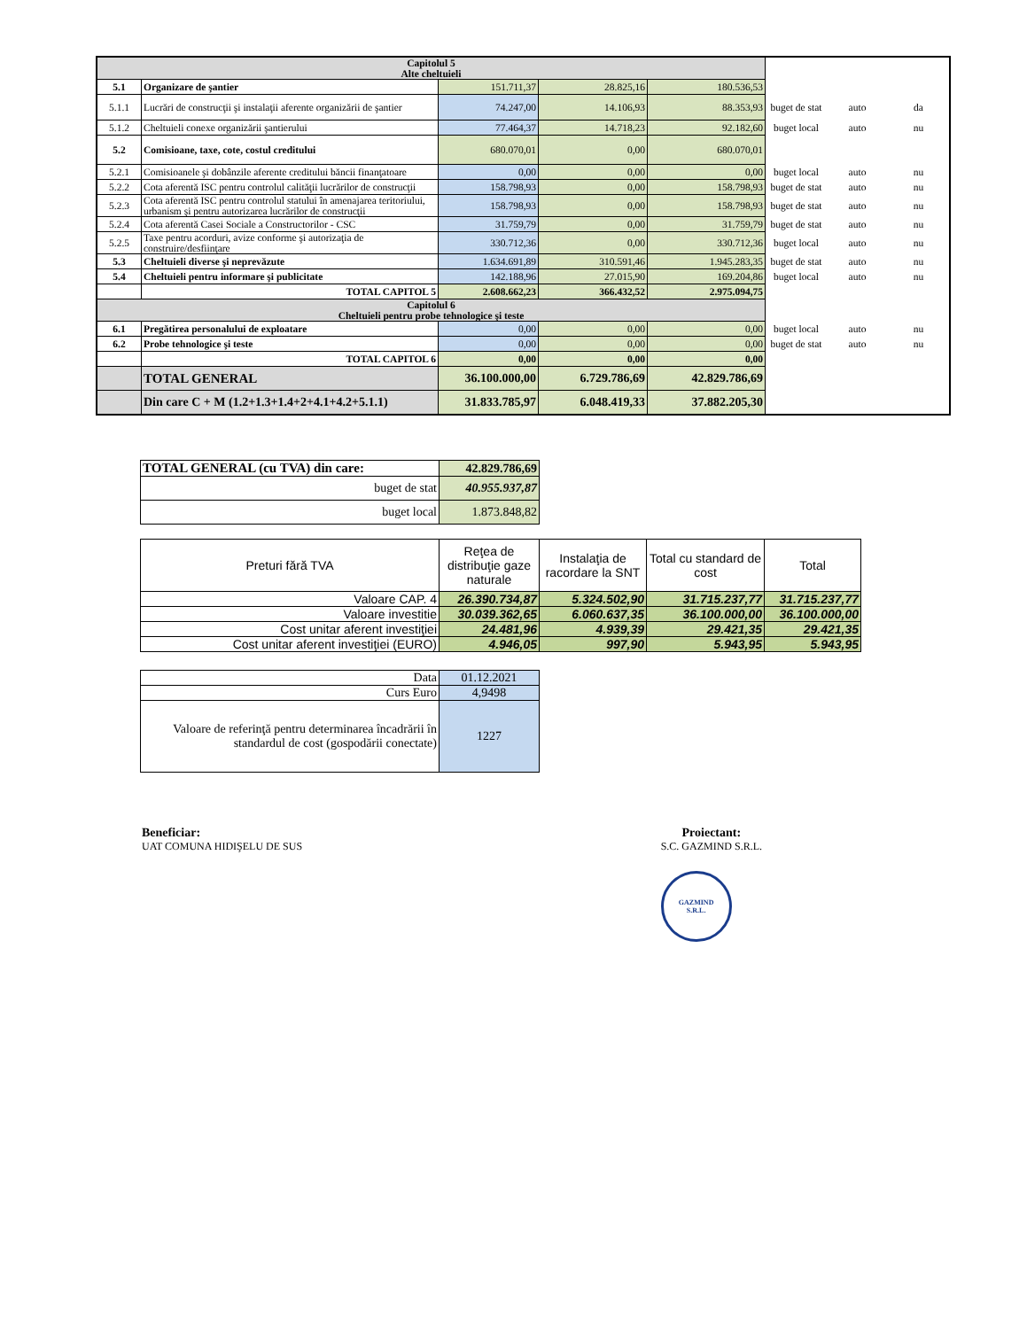| Capitolul 5 Alte cheltuieli | | | | | | | |
| 5.1 | Organizare de şantier | 151.711,37 | 28.825,16 | 180.536,53 | | | |
| 5.1.1 | Lucrări de construcţii şi instalaţii aferente organizării de şantier | 74.247,00 | 14.106,93 | 88.353,93 | buget de stat | auto | da |
| 5.1.2 | Cheltuieli conexe organizării şantierului | 77.464,37 | 14.718,23 | 92.182,60 | buget local | auto | nu |
| 5.2 | Comisioane, taxe, cote, costul creditului | 680.070,01 | 0,00 | 680.070,01 | | | |
| 5.2.1 | Comisioanele şi dobânzile aferente creditului băncii finanţatoare | 0,00 | 0,00 | 0,00 | buget local | auto | nu |
| 5.2.2 | Cota aferentă ISC pentru controlul calităţii lucrărilor de construcţii | 158.798,93 | 0,00 | 158.798,93 | buget de stat | auto | nu |
| 5.2.3 | Cota aferentă ISC pentru controlul statului în amenajarea teritoriului, urbanism şi pentru autorizarea lucrărilor de construcţii | 158.798,93 | 0,00 | 158.798,93 | buget de stat | auto | nu |
| 5.2.4 | Cota aferentă Casei Sociale a Constructorilor - CSC | 31.759,79 | 0,00 | 31.759,79 | buget de stat | auto | nu |
| 5.2.5 | Taxe pentru acorduri, avize conforme şi autorizaţia de construire/desfiinţare | 330.712,36 | 0,00 | 330.712,36 | buget local | auto | nu |
| 5.3 | Cheltuieli diverse şi neprevăzute | 1.634.691,89 | 310.591,46 | 1.945.283,35 | buget de stat | auto | nu |
| 5.4 | Cheltuieli pentru informare şi publicitate | 142.188,96 | 27.015,90 | 169.204,86 | buget local | auto | nu |
| | TOTAL CAPITOL 5 | 2.608.662,23 | 366.432,52 | 2.975.094,75 | | | |
| Capitolul 6 Cheltuieli pentru probe tehnologice şi teste | | | | | | | |
| 6.1 | Pregătirea personalului de exploatare | 0,00 | 0,00 | 0,00 | buget local | auto | nu |
| 6.2 | Probe tehnologice şi teste | 0,00 | 0,00 | 0,00 | buget de stat | auto | nu |
| | TOTAL CAPITOL 6 | 0,00 | 0,00 | 0,00 | | | |
| | TOTAL GENERAL | 36.100.000,00 | 6.729.786,69 | 42.829.786,69 | | | |
| | Din care C + M (1.2+1.3+1.4+2+4.1+4.2+5.1.1) | 31.833.785,97 | 6.048.419,33 | 37.882.205,30 | | | |
| TOTAL GENERAL (cu TVA) din care: | 42.829.786,69 |
| buget de stat | 40.955.937,87 |
| buget local | 1.873.848,82 |
| Preturi fără TVA | Reţea de distribuţie gaze naturale | Instalaţia de racordare la SNT | Total cu standard de cost | Total |
| Valoare CAP. 4 | 26.390.734,87 | 5.324.502,90 | 31.715.237,77 | 31.715.237,77 |
| Valoare investitie | 30.039.362,65 | 6.060.637,35 | 36.100.000,00 | 36.100.000,00 |
| Cost unitar aferent investiţiei | 24.481,96 | 4.939,39 | 29.421,35 | 29.421,35 |
| Cost unitar aferent investiţiei (EURO) | 4.946,05 | 997,90 | 5.943,95 | 5.943,95 |
| Data | 01.12.2021 |
| Curs Euro | 4,9498 |
| Valoare de referinţă pentru determinarea încadrării în standardul de cost (gospodării conectate) | 1227 |
Beneficiar:
UAT COMUNA HIDIŞELU DE SUS
Proiectant:
S.C. GAZMIND S.R.L.
GAZMIND
S.R.L.